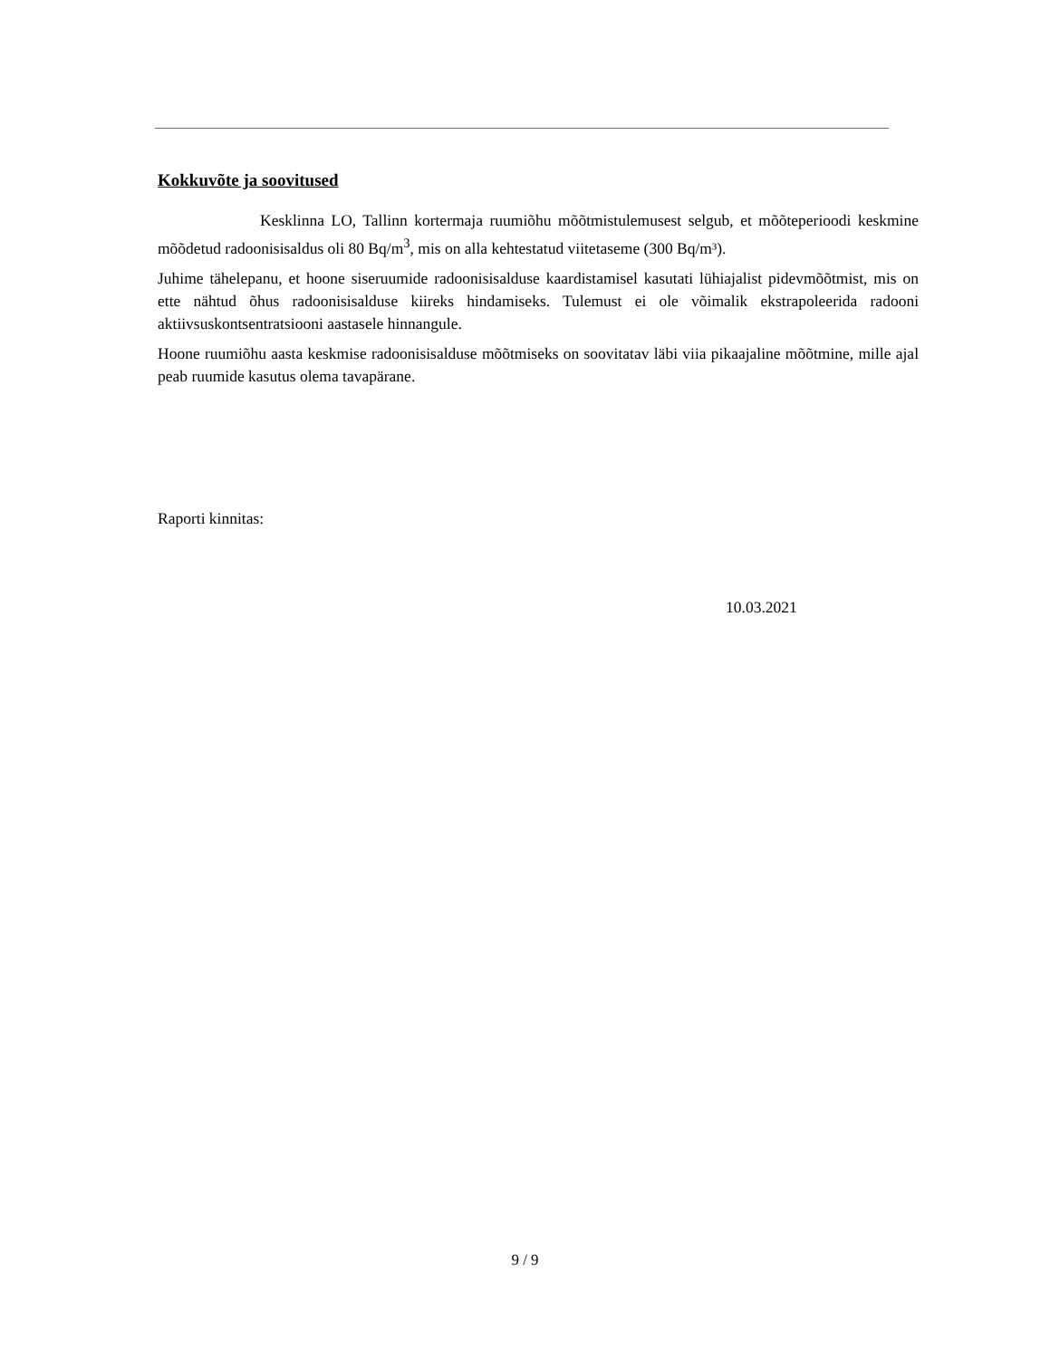Kokkuvõte ja soovitused
Kesklinna LO, Tallinn kortermaja ruumiõhu mõõtmistulemusest selgub, et mõõteperioodi keskmine mõõdetud radoonisisaldus oli 80 Bq/m<sup>3</sup>, mis on alla kehtestatud viitetaseme (300 Bq/m³).
Juhime tähelepanu, et hoone siseruumide radoonisisalduse kaardistamisel kasutati lühiajalist pidevmõõtmist, mis on ette nähtud õhus radoonisisalduse kiireks hindamiseks. Tulemust ei ole võimalik ekstrapoleerida radooni aktiivsuskontsentratsiooni aastasele hinnangule.
Hoone ruumiõhu aasta keskmise radoonisisalduse mõõtmiseks on soovitatav läbi viia pikaajaline mõõtmine, mille ajal peab ruumide kasutus olema tavapärane.
Raporti kinnitas:
10.03.2021
9 / 9